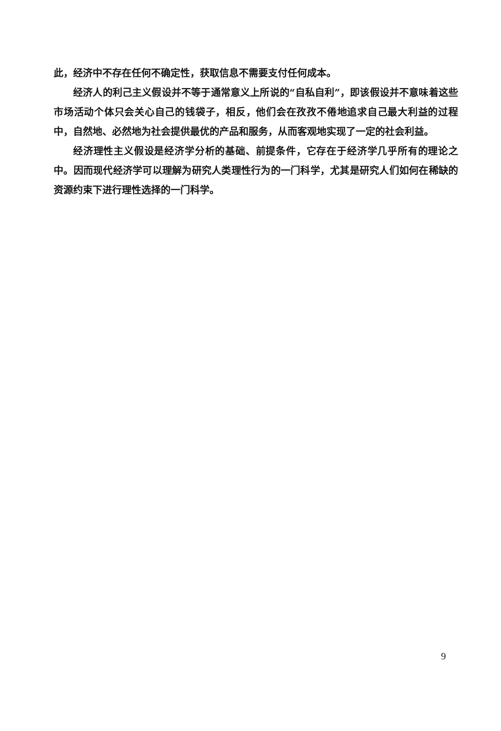此，经济中不存在任何不确定性，获取信息不需要支付任何成本。
经济人的利己主义假设并不等于通常意义上所说的“自私自利”，即该假设并不意味着这些市场活动个体只会关心自己的钱袋子，相反，他们会在孜孜不倦地追求自己最大利益的过程中，自然地、必然地为社会提供最优的产品和服务，从而客观地实现了一定的社会利益。
经济理性主义假设是经济学分析的基础、前提条件，它存在于经济学几乎所有的理论之中。因而现代经济学可以理解为研究人类理性行为的一门科学，尤其是研究人们如何在稀缺的资源约束下进行理性选择的一门科学。
9